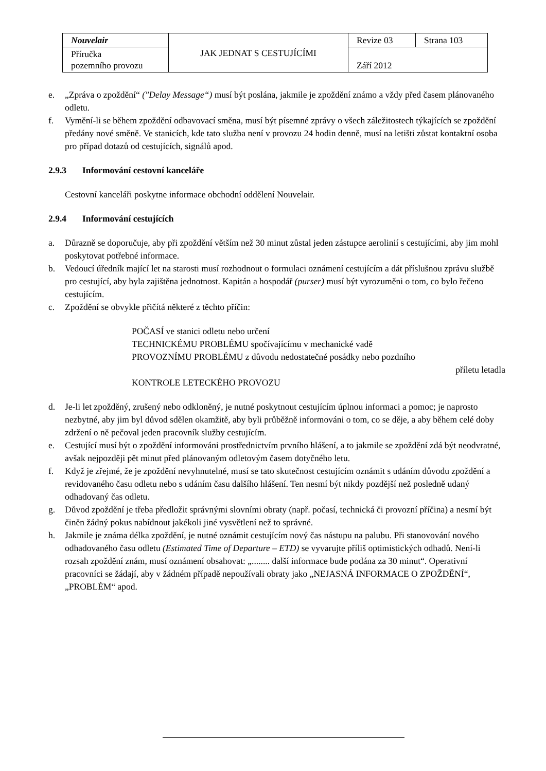| Nouvelair | JAK JEDNAT S CESTUJÍCÍMI | Revize 03 | Strana 103 |
| Příručka pozemního provozu | | Září 2012 | |
e. „Zpráva o zpoždění“ ("Delay Message“) musí být poslána, jakmile je zpoždění známo a vždy před časem plánovaného odletu.
f. Vymění-li se během zpoždění odbavovací směna, musí být písemné zprávy o všech záležitostech týkajících se zpoždění předány nové směně. Ve stanicích, kde tato služba není v provozu 24 hodin denně, musí na letišti zůstat kontaktní osoba pro případ dotazů od cestujících, signálů apod.
2.9.3 Informování cestovní kanceláře
Cestovní kanceláři poskytne informace obchodní oddělení Nouvelair.
2.9.4 Informování cestujících
a. Důrazně se doporučuje, aby při zpoždění větším než 30 minut zůstal jeden zástupce aerolinií s cestujícími, aby jim mohl poskytovat potřebné informace.
b. Vedoucí úředník mající let na starosti musí rozhodnout o formulaci oznámení cestujícím a dát příslušnou zprávu službě pro cestující, aby byla zajištěna jednotnost. Kapitán a hospodář (purser) musí být vyrozuměni o tom, co bylo řečeno cestujícím.
c. Zpoždění se obvykle přičítá některé z těchto příčin:
POČASÍ ve stanici odletu nebo určení
TECHNICKÉMU PROBLÉMU spočívajícímu v mechanické vadě
PROVOZNÍMU PROBLÉMU z důvodu nedostatečné posádky nebo pozdního
příletu letadla
KONTROLE LETECKÉHO PROVOZU
d. Je-li let zpožděný, zrušený nebo odkloněný, je nutné poskytnout cestujícím úplnou informaci a pomoc; je naprosto nezbytné, aby jim byl důvod sdělen okamžitě, aby byli průběžně informováni o tom, co se děje, a aby během celé doby zdržení o ně pečoval jeden pracovník služby cestujícím.
e. Cestující musí být o zpoždění informováni prostřednictvím prvního hlášení, a to jakmile se zpoždění zdá být neodvratné, avšak nejpozději pět minut před plánovaným odletovým časem dotyčného letu.
f. Když je zřejmé, že je zpoždění nevyhnutelné, musí se tato skutečnost cestujícím oznámit s udáním důvodu zpoždění a revidovaného času odletu nebo s udáním času dalšího hlášení. Ten nesmí být nikdy pozdější než posledně udaný odhadovaný čas odletu.
g. Důvod zpoždění je třeba předložit správnými slovními obraty (např. počasí, technická či provozní příčina) a nesmí být činěn žádný pokus nabídnout jakékoli jiné vysvětlení než to správné.
h. Jakmile je známa délka zpoždění, je nutné oznámit cestujícím nový čas nástupu na palubu. Při stanovování nového odhadovaného času odletu (Estimated Time of Departure – ETD) se vyvarujte příliš optimistických odhadů. Není-li rozsah zpoždění znám, musí oznámení obsahovat: „........ další informace bude podána za 30 minut“. Operativní pracovníci se žádají, aby v žádném případě nepoužívali obraty jako „NEJASNÁ INFORMACE O ZPOŽDĚNÍ“, „PROBLÉM“ apod.